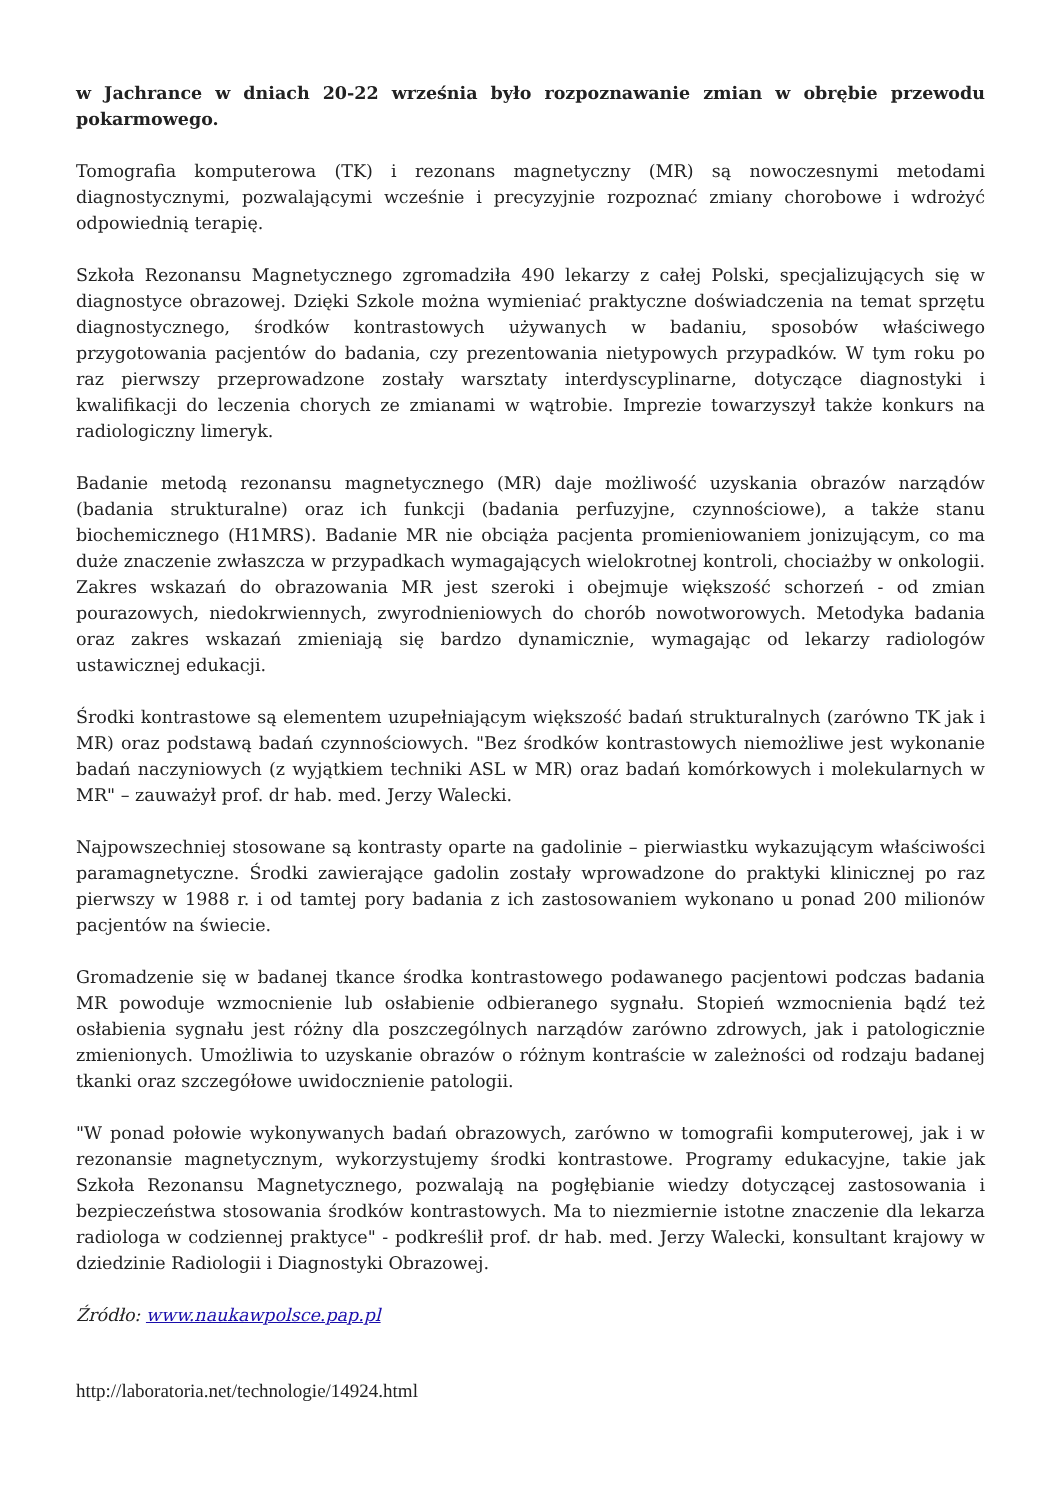w Jachrance w dniach 20-22 września było rozpoznawanie zmian w obrębie przewodu pokarmowego.
Tomografia komputerowa (TK) i rezonans magnetyczny (MR) są nowoczesnymi metodami diagnostycznymi, pozwalającymi wcześnie i precyzyjnie rozpoznać zmiany chorobowe i wdrożyć odpowiednią terapię.
Szkoła Rezonansu Magnetycznego zgromadziła 490 lekarzy z całej Polski, specjalizujących się w diagnostyce obrazowej. Dzięki Szkole można wymieniać praktyczne doświadczenia na temat sprzętu diagnostycznego, środków kontrastowych używanych w badaniu, sposobów właściwego przygotowania pacjentów do badania, czy prezentowania nietypowych przypadków. W tym roku po raz pierwszy przeprowadzone zostały warsztaty interdyscyplinarne, dotyczące diagnostyki i kwalifikacji do leczenia chorych ze zmianami w wątrobie. Imprezie towarzyszył także konkurs na radiologiczny limeryk.
Badanie metodą rezonansu magnetycznego (MR) daje możliwość uzyskania obrazów narządów (badania strukturalne) oraz ich funkcji (badania perfuzyjne, czynnościowe), a także stanu biochemicznego (H1MRS). Badanie MR nie obciąża pacjenta promieniowaniem jonizującym, co ma duże znaczenie zwłaszcza w przypadkach wymagających wielokrotnej kontroli, chociażby w onkologii. Zakres wskazań do obrazowania MR jest szeroki i obejmuje większość schorzeń - od zmian pourazowych, niedokrwiennych, zwyrodnieniowych do chorób nowotworowych. Metodyka badania oraz zakres wskazań zmieniają się bardzo dynamicznie, wymagając od lekarzy radiologów ustawicznej edukacji.
Środki kontrastowe są elementem uzupełniającym większość badań strukturalnych (zarówno TK jak i MR) oraz podstawą badań czynnościowych. "Bez środków kontrastowych niemożliwe jest wykonanie badań naczyniowych (z wyjątkiem techniki ASL w MR) oraz badań komórkowych i molekularnych w MR" – zauważył prof. dr hab. med. Jerzy Walecki.
Najpowszechniej stosowane są kontrasty oparte na gadolinie – pierwiastku wykazującym właściwości paramagnetyczne. Środki zawierające gadolin zostały wprowadzone do praktyki klinicznej po raz pierwszy w 1988 r. i od tamtej pory badania z ich zastosowaniem wykonano u ponad 200 milionów pacjentów na świecie.
Gromadzenie się w badanej tkance środka kontrastowego podawanego pacjentowi podczas badania MR powoduje wzmocnienie lub osłabienie odbieranego sygnału. Stopień wzmocnienia bądź też osłabienia sygnału jest różny dla poszczególnych narządów zarówno zdrowych, jak i patologicznie zmienionych. Umożliwia to uzyskanie obrazów o różnym kontraście w zależności od rodzaju badanej tkanki oraz szczegółowe uwidocznienie patologii.
"W ponad połowie wykonywanych badań obrazowych, zarówno w tomografii komputerowej, jak i w rezonansie magnetycznym, wykorzystujemy środki kontrastowe. Programy edukacyjne, takie jak Szkoła Rezonansu Magnetycznego, pozwalają na pogłębianie wiedzy dotyczącej zastosowania i bezpieczeństwa stosowania środków kontrastowych. Ma to niezmiernie istotne znaczenie dla lekarza radiologa w codziennej praktyce" - podkreślił prof. dr hab. med. Jerzy Walecki, konsultant krajowy w dziedzinie Radiologii i Diagnostyki Obrazowej.
Źródło: www.naukawpolsce.pap.pl
http://laboratoria.net/technologie/14924.html